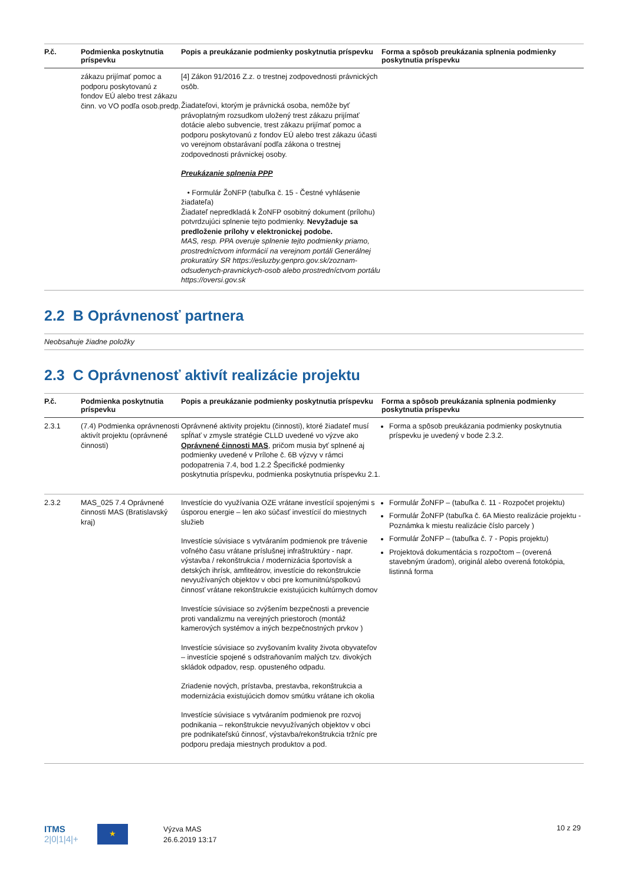| P.č. | Podmienka poskytnutia príspevku | Popis a preukázanie podmienky poskytnutia príspevku | Forma a spôsob preukázania splnenia podmienky poskytnutia príspevku |
| --- | --- | --- | --- |
| | zákazu prijímať pomoc a podporu poskytovanú z fondov EÚ alebo trest zákazu činn. vo VO podľa osob.predp. | [4] Zákon 91/2016 Z.z. o trestnej zodpovednosti právnických osôb. Žiadateľovi, ktorým je právnická osoba, nemôže byť právoplatným rozsudkom uložený trest zákazu prijímať dotácie alebo subvencie, trest zákazu prijímať pomoc a podporu poskytovanú z fondov EÚ alebo trest zákazu účasti vo verejnom obstarávaní podľa zákona o trestnej zodpovednosti právnickej osoby. Preukázanie splnenia PPP • Formulár ŽoNFP (tabuľka č. 15 - Čestné vyhlásenie žiadateľa) Žiadateľ nepredkladá k ŽoNFP osobitný dokument (prílohu) potvrdzujúci splnenie tejto podmienky. Nevyžaduje sa predloženie prílohy v elektronickej podobe. MAS, resp. PPA overuje splnenie tejto podmienky priamo, prostredníctvom informácií na verejnom portáli Generálnej prokuratúry SR https://esluzby.genpro.gov.sk/zoznam-odsudenych-pravnickych-osob alebo prostredníctvom portálu https://oversi.gov.sk | |
2.2 B Oprávnenosť partnera
Neobsahuje žiadne položky
2.3 C Oprávnenosť aktivít realizácie projektu
| P.č. | Podmienka poskytnutia príspevku | Popis a preukázanie podmienky poskytnutia príspevku | Forma a spôsob preukázania splnenia podmienky poskytnutia príspevku |
| --- | --- | --- | --- |
| 2.3.1 | (7.4) Podmienka oprávnenosti aktivít projektu (oprávnené činnosti) | Oprávnené aktivity projektu (činnosti), ktoré žiadateľ musí spĺňať v zmysle stratégie CLLD uvedené vo výzve ako Oprávnené činnosti MAS , pričom musia byť splnené aj podmienky uvedené v Prílohe č. 6B výzvy v rámci podopatrenia 7.4, bod 1.2.2 Špecifické podmienky poskytnutia príspevku, podmienka poskytnutia príspevku 2.1. | Forma a spôsob preukázania podmienky poskytnutia príspevku je uvedený v bode 2.3.2. |
| 2.3.2 | MAS_025 7.4 Oprávnené činnosti MAS (Bratislavský kraj) | Investície do využívania OZE vrátane investícií spojenými s úsporou energie – len ako súčasť investícií do miestnych služieb Investície súvisiace s vytváraním podmienok pre trávenie voľného času vrátane príslušnej infraštruktúry - napr. výstavba / rekonštrukcia / modernizácia športovísk a detských ihrísk, amfiteátrov, investície do rekonštrukcie nevyužívaných objektov v obci pre komunitnú/spolkovú činnosť vrátane rekonštrukcie existujúcich kultúrnych domov Investície súvisiace so zvýšením bezpečnosti a prevencie proti vandalizmu na verejných priestoroch (montáž kamerových systémov a iných bezpečnostných prvkov ) Investície súvisiace so zvyšovaním kvality života obyvateľov – investície spojené s odstraňovaním malých tzv. divokých skládok odpadov, resp. opusteného odpadu. Zriadenie nových, prístavba, prestavba, rekonštrukcia a modernizácia existujúcich domov smútku vrátane ich okolia Investície súvisiace s vytváraním podmienok pre rozvoj podnikania – rekonštrukcie nevyužívaných objektov v obci pre podnikateľskú činnosť, výstavba/rekonštrukcia tržníc pre podporu predaja miestnych produktov a pod. | Formulár ŽoNFP – (tabuľka č. 11 - Rozpočet projektu) Formulár ŽoNFP (tabuľka č. 6A Miesto realizácie projektu - Poznámka k miestu realizácie číslo parcely ) Formulár ŽoNFP – (tabuľka č. 7 - Popis projektu) Projektová dokumentácia s rozpočtom – (overená stavebným úradom), originál alebo overená fotokópia, listinná forma |
ITMS
2|0|1|4|+
★
Výzva MAS
26.6.2019 13:17
10 z 29